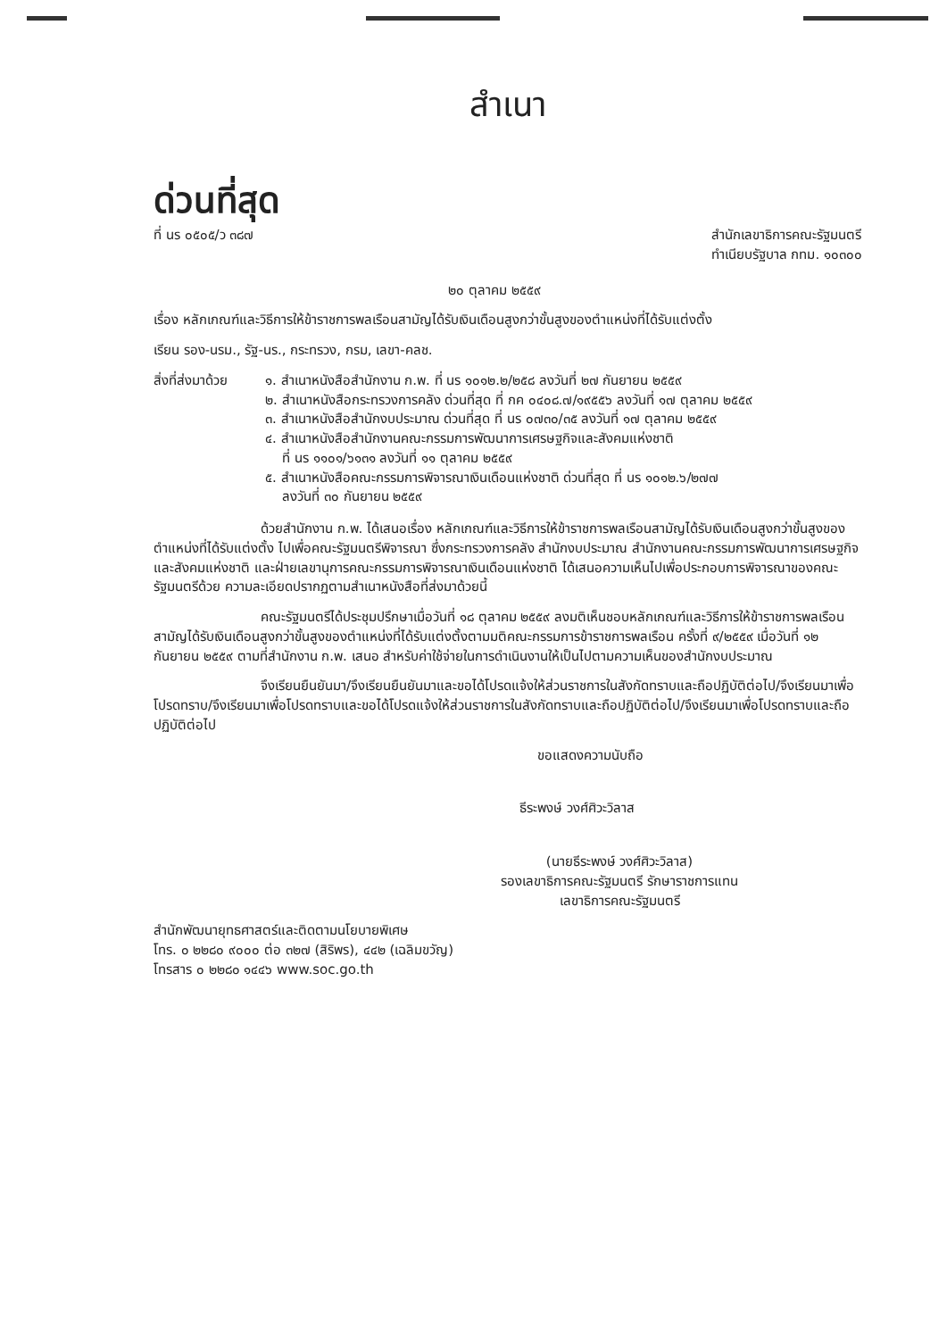สำเนา
ด่วนที่สุด
ที่ นร ๐๕๐๕/ว ๓๘๗ สำนักเลขาธิการคณะรัฐมนตรี
ทำเนียบรัฐบาล กทม. ๑๐๓๐๐
๒๐ ตุลาคม ๒๕๕๙
เรื่อง หลักเกณฑ์และวิธีการให้ข้าราชการพลเรือนสามัญได้รับเงินเดือนสูงกว่าขั้นสูงของตำแหน่งที่ได้รับแต่งตั้ง
เรียน รอง-นรม., รัฐ-นร., กระทรวง, กรม, เลขา-คลช.
สิ่งที่ส่งมาด้วย
๑. สำเนาหนังสือสำนักงาน ก.พ. ที่ นร ๑๐๑๒.๒/๒๕๘ ลงวันที่ ๒๗ กันยายน ๒๕๕๙
๒. สำเนาหนังสือกระทรวงการคลัง ด่วนที่สุด ที่ กค ๐๔๐๘.๗/๑๙๕๕๖ ลงวันที่ ๑๗ ตุลาคม ๒๕๕๙
๓. สำเนาหนังสือสำนักงบประมาณ ด่วนที่สุด ที่ นร ๐๗๓๐/๓๕ ลงวันที่ ๑๗ ตุลาคม ๒๕๕๙
๔. สำเนาหนังสือสำนักงานคณะกรรมการพัฒนาการเศรษฐกิจและสังคมแห่งชาติ
ที่ นร ๑๑๐๑/๖๑๓๑ ลงวันที่ ๑๑ ตุลาคม ๒๕๕๙
๕. สำเนาหนังสือคณะกรรมการพิจารณาเงินเดือนแห่งชาติ ด่วนที่สุด ที่ นร ๑๐๑๒.๖/๒๗๗
ลงวันที่ ๓๐ กันยายน ๒๕๕๙
ด้วยสำนักงาน ก.พ. ได้เสนอเรื่อง หลักเกณฑ์และวิธีการให้ข้าราชการพลเรือนสามัญได้รับเงินเดือนสูงกว่าขั้นสูงของตำแหน่งที่ได้รับแต่งตั้ง ไปเพื่อคณะรัฐมนตรีพิจารณา ซึ่งกระทรวงการคลัง สำนักงบประมาณ สำนักงานคณะกรรมการพัฒนาการเศรษฐกิจและสังคมแห่งชาติ และฝ่ายเลขานุการคณะกรรมการพิจารณาเงินเดือนแห่งชาติ ได้เสนอความเห็นไปเพื่อประกอบการพิจารณาของคณะรัฐมนตรีด้วย ความละเอียดปรากฏตามสำเนาหนังสือที่ส่งมาด้วยนี้
คณะรัฐมนตรีได้ประชุมปรึกษาเมื่อวันที่ ๑๘ ตุลาคม ๒๕๕๙ ลงมติเห็นชอบหลักเกณฑ์และวิธีการให้ข้าราชการพลเรือนสามัญได้รับเงินเดือนสูงกว่าขั้นสูงของตำแหน่งที่ได้รับแต่งตั้งตามมติคณะกรรมการข้าราชการพลเรือน ครั้งที่ ๙/๒๕๕๙ เมื่อวันที่ ๑๒ กันยายน ๒๕๕๙ ตามที่สำนักงาน ก.พ. เสนอ สำหรับค่าใช้จ่ายในการดำเนินงานให้เป็นไปตามความเห็นของสำนักงบประมาณ
จึงเรียนยืนยันมา/จึงเรียนยืนยันมาและขอได้โปรดแจ้งให้ส่วนราชการในสังกัดทราบและถือปฏิบัติต่อไป/จึงเรียนมาเพื่อโปรดทราบ/จึงเรียนมาเพื่อโปรดทราบและขอได้โปรดแจ้งให้ส่วนราชการในสังกัดทราบและถือปฏิบัติต่อไป/จึงเรียนมาเพื่อโปรดทราบและถือปฏิบัติต่อไป
ขอแสดงความนับถือ
ธีระพงษ์ วงศ์ศิวะวิลาส
(นายธีระพงษ์ วงศ์ศิวะวิลาส)
รองเลขาธิการคณะรัฐมนตรี รักษาราชการแทน
เลขาธิการคณะรัฐมนตรี
สำนักพัฒนายุทธศาสตร์และติดตามนโยบายพิเศษ
โทร. ๐ ๒๒๘๐ ๙๐๐๐ ต่อ ๓๒๗ (สิริพร), ๔๔๒ (เฉลิมขวัญ)
โทรสาร ๐ ๒๒๘๐ ๑๔๔๖ www.soc.go.th